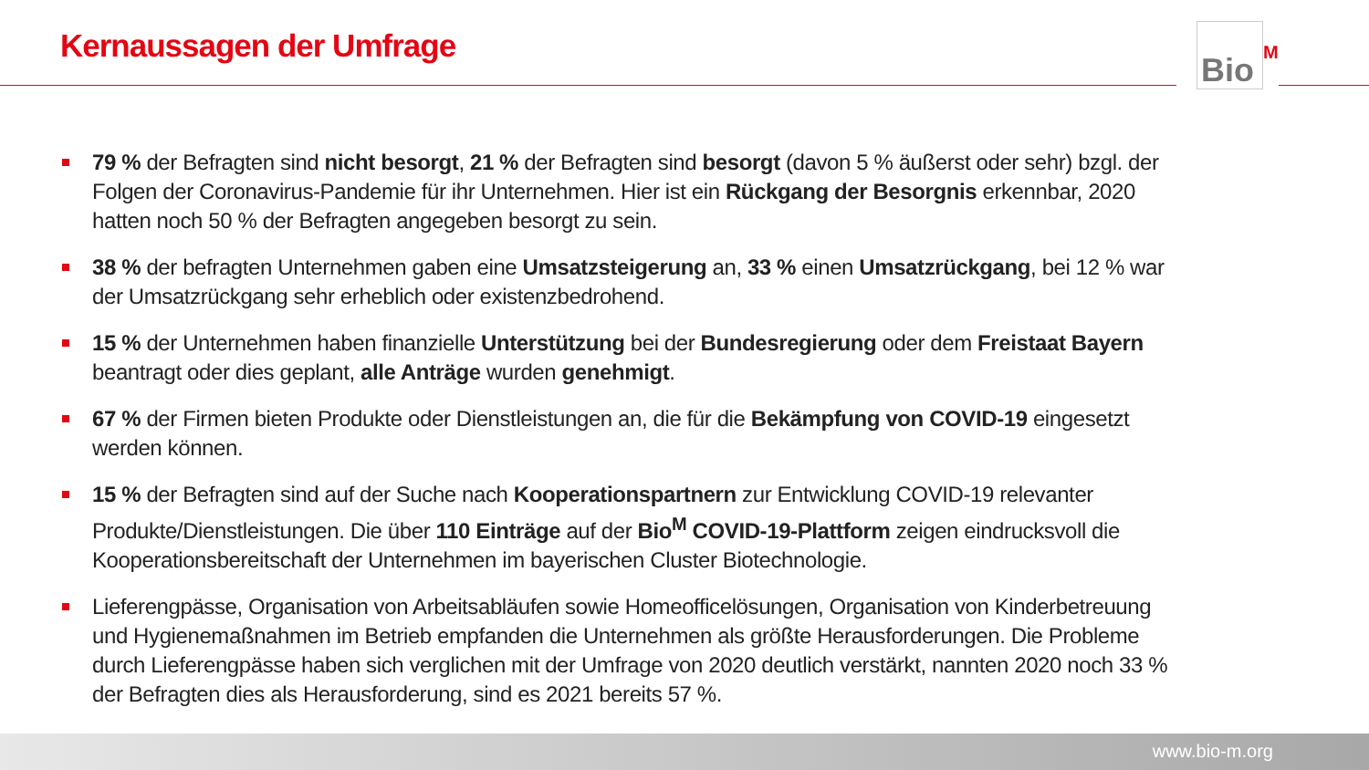Kernaussagen der Umfrage Bio<sup>M</sup>
79 % der Befragten sind nicht besorgt, 21 % der Befragten sind besorgt (davon 5 % äußerst oder sehr) bzgl. der Folgen der Coronavirus-Pandemie für ihr Unternehmen. Hier ist ein Rückgang der Besorgnis erkennbar, 2020 hatten noch 50 % der Befragten angegeben besorgt zu sein.
38 % der befragten Unternehmen gaben eine Umsatzsteigerung an, 33 % einen Umsatzrückgang, bei 12 % war der Umsatzrückgang sehr erheblich oder existenzbedrohend.
15 % der Unternehmen haben finanzielle Unterstützung bei der Bundesregierung oder dem Freistaat Bayern beantragt oder dies geplant, alle Anträge wurden genehmigt.
67 % der Firmen bieten Produkte oder Dienstleistungen an, die für die Bekämpfung von COVID-19 eingesetzt werden können.
15 % der Befragten sind auf der Suche nach Kooperationspartnern zur Entwicklung COVID-19 relevanter Produkte/Dienstleistungen. Die über 110 Einträge auf der Bio<sup>M</sup> COVID-19-Plattform zeigen eindrucksvoll die Kooperationsbereitschaft der Unternehmen im bayerischen Cluster Biotechnologie.
Lieferengpässe, Organisation von Arbeitsabläufen sowie Homeofficelösungen, Organisation von Kinderbetreuung und Hygienemaßnahmen im Betrieb empfanden die Unternehmen als größte Herausforderungen. Die Probleme durch Lieferengpässe haben sich verglichen mit der Umfrage von 2020 deutlich verstärkt, nannten 2020 noch 33 % der Befragten dies als Herausforderung, sind es 2021 bereits 57 %.
www.bio-m.org